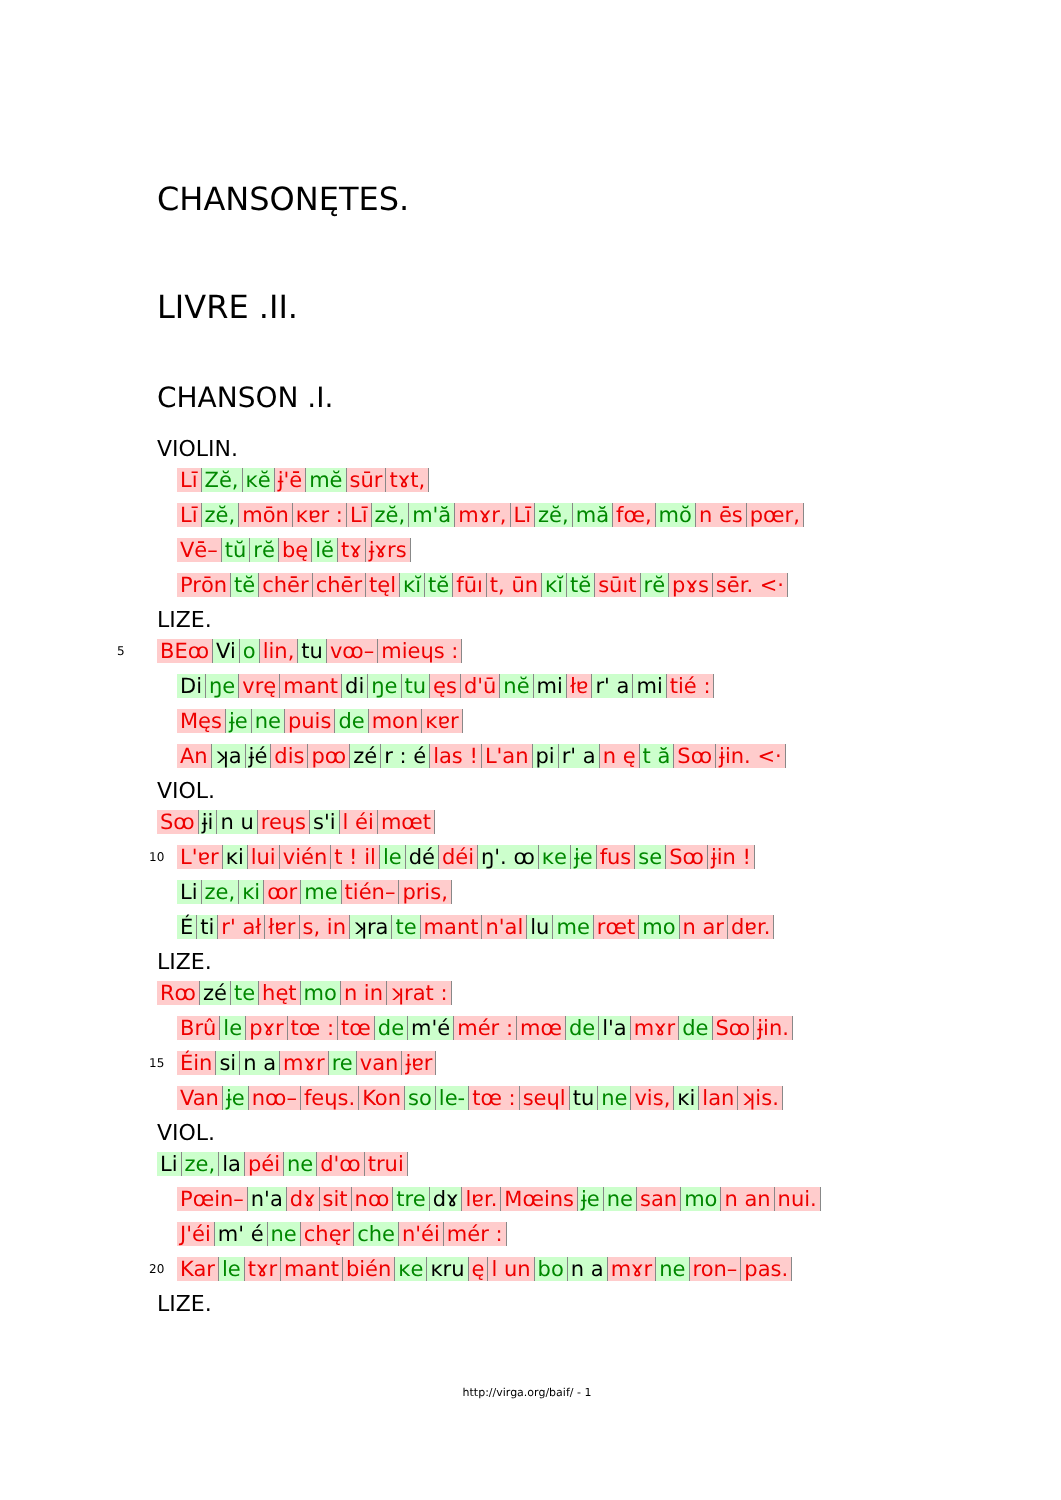CHANSONĘTES.
LIVRE .II.
CHANSON .I.
VIOLIN.
Lī Zĕ, ĸĕ ɉ'ē mĕ sūr tɤt,
Lī zĕ, mōn ĸɐr : Lī zĕ, m'ă mɤr, Lī zĕ, mă fœ, mŏ n ēs pœr,
Vē– tŭ rĕ bę lĕ tɤ ɉɤrs
Prōn tĕ chēr chēr tęl ĸĭ tĕ fūı t, ūn ĸĭ tĕ sūıt rĕ pɤs sēr. <·
LIZE.
5 BEꝏ Vi o lin, tu vꝏ– mieɥs :
Di ŋe vrę mant di ŋe tu ęs d'ū nĕ mi łɐ r' a mi tié :
Męs ɉe ne puis de mon ĸɐr
An ʞa ɉé dis pꝏ zé r : é las ! L'an pi r' a n ę t ă Sꝏ ɉin. <·
VIOL.
Sꝏ ɉi n u reɥs s'i l éi mœt
10 L'ɐr ĸi lui vién t ! il le dé déi ŋ'. ꝏ ĸe ɉe fus se Sꝏ ɉin !
Li ze, ĸi ꝏr me tién– pris,
Éti r' ał łɐr s, in ʞra te mant n'al lu me rœt mo n ar dɐr.
LIZE.
Rꝏ zé te hęt mo n in ʞrat :
Brû le pɤr tœ : tœ de m'é mér : mœ de l'a mɤr de Sꝏ ɉin.
15 Éin si n a mɤr re van ɉɐr
Van ɉe nꝏ– feɥs. Kon so le- tœ : seɥl tu ne vis, ĸi lan ʞis.
VIOL.
Li ze, la péi ne d'ꝏ trui
Pœin– n'a dɤ sit nꝏ tre dɤ lɐr. Mœins ɉe ne san mo n an nui.
J'éi m' é ne chęr che n'éi mér :
20 Kar le tɤr mant bién ĸe ĸru ę l un bo n a mɤr ne ron– pas.
LIZE.
http://virga.org/baif/ - 1